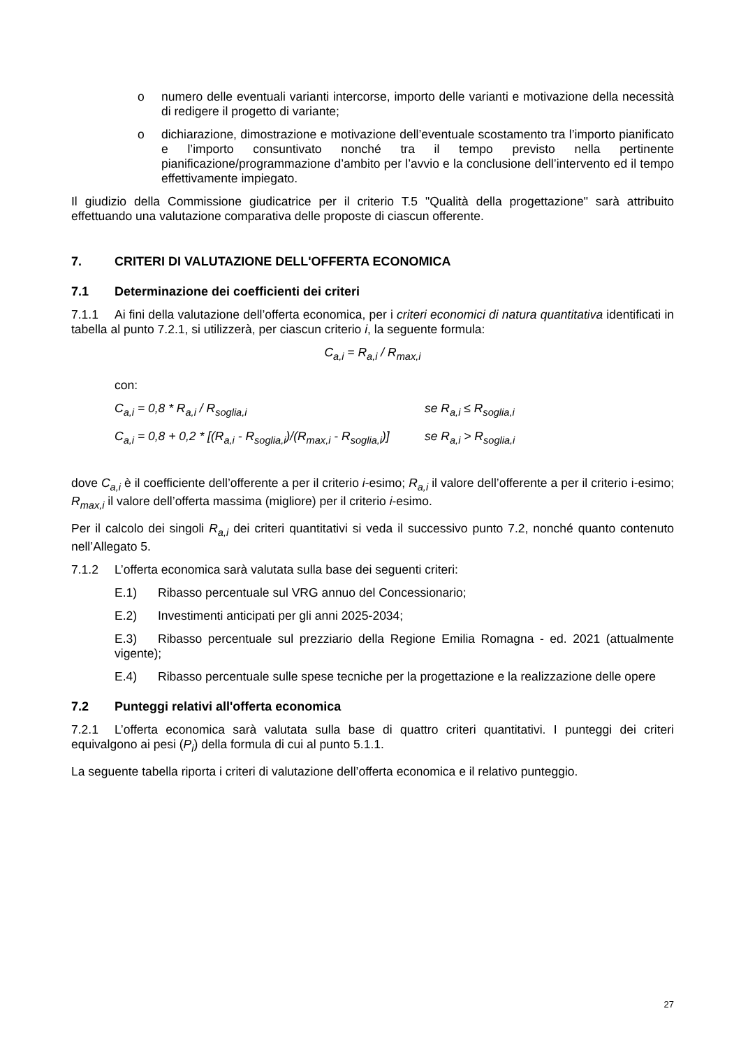o numero delle eventuali varianti intercorse, importo delle varianti e motivazione della necessità di redigere il progetto di variante;
o dichiarazione, dimostrazione e motivazione dell’eventuale scostamento tra l’importo pianificato e l’importo consuntivato nonché tra il tempo previsto nella pertinente pianificazione/programmazione d’ambito per l’avvio e la conclusione dell’intervento ed il tempo effettivamente impiegato.
Il giudizio della Commissione giudicatrice per il criterio T.5 "Qualità della progettazione" sarà attribuito effettuando una valutazione comparativa delle proposte di ciascun offerente.
7. CRITERI DI VALUTAZIONE DELL'OFFERTA ECONOMICA
7.1 Determinazione dei coefficienti dei criteri
7.1.1 Ai fini della valutazione dell’offerta economica, per i criteri economici di natura quantitativa identificati in tabella al punto 7.2.1, si utilizzerà, per ciascun criterio i, la seguente formula:
C<sub>a,i</sub> = R<sub>a,i</sub> / R<sub>max,i</sub>
con:
C<sub>a,i</sub> = 0,8 * R<sub>a,i</sub> / R<sub>soglia,i</sub> se R<sub>a,i</sub> ≤ R<sub>soglia,i</sub>
C<sub>a,i</sub> = 0,8 + 0,2 * [(R<sub>a,i</sub> - R<sub>soglia,i</sub>)/(R<sub>max,i</sub> - R<sub>soglia,i</sub>)] se R<sub>a,i</sub> > R<sub>soglia,i</sub>
dove C<sub>a,i</sub> è il coefficiente dell’offerente a per il criterio i-esimo; R<sub>a,i</sub> il valore dell’offerente a per il criterio i-esimo; R<sub>max,i</sub> il valore dell’offerta massima (migliore) per il criterio i-esimo.
Per il calcolo dei singoli R<sub>a,i</sub> dei criteri quantitativi si veda il successivo punto 7.2, nonché quanto contenuto nell’Allegato 5.
7.1.2 L’offerta economica sarà valutata sulla base dei seguenti criteri:
E.1) Ribasso percentuale sul VRG annuo del Concessionario;
E.2) Investimenti anticipati per gli anni 2025-2034;
E.3) Ribasso percentuale sul prezziario della Regione Emilia Romagna - ed. 2021 (attualmente vigente);
E.4) Ribasso percentuale sulle spese tecniche per la progettazione e la realizzazione delle opere
7.2 Punteggi relativi all'offerta economica
7.2.1 L’offerta economica sarà valutata sulla base di quattro criteri quantitativi. I punteggi dei criteri equivalgono ai pesi (P<sub>i</sub>) della formula di cui al punto 5.1.1.
La seguente tabella riporta i criteri di valutazione dell’offerta economica e il relativo punteggio.
27